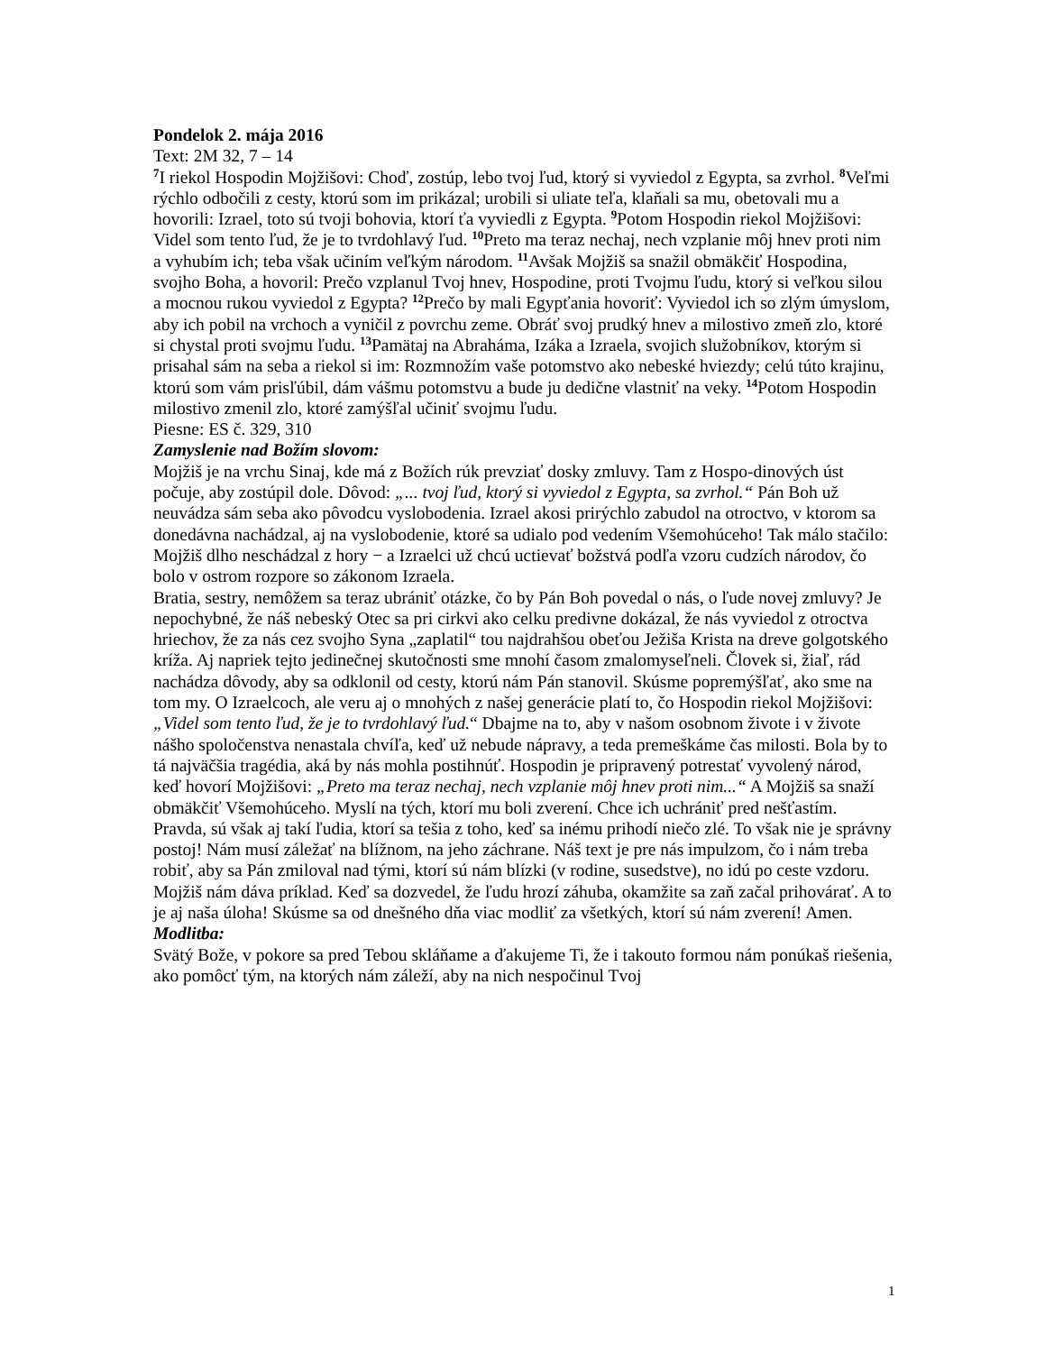Pondelok 2. mája 2016
Text: 2M 32, 7 – 14
<sup>7</sup> I riekol Hospodin Mojžišovi: Choď, zostúp, lebo tvoj ľud, ktorý si vyviedol z Egypta, sa zvrhol. <sup>8</sup>Veľmi rýchlo odbočili z cesty, ktorú som im prikázal; urobili si uliate teľa, klaňali sa mu, obetovali mu a hovorili: Izrael, toto sú tvoji bohovia, ktorí ťa vyviedli z Egypta. <sup>9</sup>Potom Hospodin riekol Mojžišovi: Videl som tento ľud, že je to tvrdohlavý ľud. <sup>10</sup>Preto ma teraz nechaj, nech vzplanie môj hnev proti nim a vyhubím ich; teba však učiním veľkým národom. <sup>11</sup>Avšak Mojžiš sa snažil obmäkčiť Hospodina, svojho Boha, a hovoril: Prečo vzplanul Tvoj hnev, Hospodine, proti Tvojmu ľudu, ktorý si veľkou silou a mocnou rukou vyviedol z Egypta? <sup>12</sup>Prečo by mali Egypťania hovoriť: Vyviedol ich so zlým úmyslom, aby ich pobil na vrchoch a vyničil z povrchu zeme. Obráť svoj prudký hnev a milostivo zmeň zlo, ktoré si chystal proti svojmu ľudu. <sup>13</sup>Pamätaj na Abraháma, Izáka a Izraela, svojich služobníkov, ktorým si prisahal sám na seba a riekol si im: Rozmnožím vaše potomstvo ako nebeské hviezdy; celú túto krajinu, ktorú som vám prisľúbil, dám vášmu potomstvu a bude ju dedične vlastniť na veky. <sup>14</sup>Potom Hospodin milostivo zmenil zlo, ktoré zamýšľal učiniť svojmu ľudu.
Piesne: ES č. 329, 310
Zamyslenie nad Božím slovom:
Mojžiš je na vrchu Sinaj, kde má z Božích rúk prevziať dosky zmluvy. Tam z Hospo-dinových úst počuje, aby zostúpil dole. Dôvod: „... tvoj ľud, ktorý si vyviedol z Egypta, sa zvrhol.“ Pán Boh už neuvádza sám seba ako pôvodcu vyslobodenia. Izrael akosi prirýchlo zabudol na otroctvo, v ktorom sa donedávna nachádzal, aj na vyslobodenie, ktoré sa udialo pod vedením Všemohúceho! Tak málo stačilo: Mojžiš dlho neschádzal z hory − a Izraelci už chcú uctievať božstvá podľa vzoru cudzích národov, čo bolo v ostrom rozpore so zákonom Izraela.
Bratia, sestry, nemôžem sa teraz ubrániť otázke, čo by Pán Boh povedal o nás, o ľude novej zmluvy? Je nepochybné, že náš nebeský Otec sa pri cirkvi ako celku predivne dokázal, že nás vyviedol z otroctva hriechov, že za nás cez svojho Syna „zaplatil“ tou najdrahšou obeťou Ježiša Krista na dreve golgotského kríža. Aj napriek tejto jedinečnej skutočnosti sme mnohí časom zmalomyseľneli. Človek si, žiaľ, rád nachádza dôvody, aby sa odklonil od cesty, ktorú nám Pán stanovil. Skúsme popremýšľať, ako sme na tom my. O Izraelcoch, ale veru aj o mnohých z našej generácie platí to, čo Hospodin riekol Mojžišovi: „Videl som tento ľud, že je to tvrdohlavý ľud.“ Dbajme na to, aby v našom osobnom živote i v živote nášho spoločenstva nenastala chvíľa, keď už nebude nápravy, a teda premeškáme čas milosti. Bola by to tá najväčšia tragédia, aká by nás mohla postihnúť. Hospodin je pripravený potrestať vyvolený národ, keď hovorí Mojžišovi: „Preto ma teraz nechaj, nech vzplanie môj hnev proti nim...“ A Mojžiš sa snaží obmäkčiť Všemohúceho. Myslí na tých, ktorí mu boli zverení. Chce ich uchrániť pred nešťastím. Pravda, sú však aj takí ľudia, ktorí sa tešia z toho, keď sa inému prihodí niečo zlé. To však nie je správny postoj! Nám musí záležať na blížnom, na jeho záchrane. Náš text je pre nás impulzom, čo i nám treba robiť, aby sa Pán zmiloval nad tými, ktorí sú nám blízki (v rodine, susedstve), no idú po ceste vzdoru. Mojžiš nám dáva príklad. Keď sa dozvedel, že ľudu hrozí záhuba, okamžite sa zaň začal prihovárať. A to je aj naša úloha! Skúsme sa od dnešného dňa viac modliť za všetkých, ktorí sú nám zverení! Amen.
Modlitba:
Svätý Bože, v pokore sa pred Tebou skláňame a ďakujeme Ti, že i takouto formou nám ponúkaš riešenia, ako pomôcť tým, na ktorých nám záleží, aby na nich nespočinul Tvoj
1